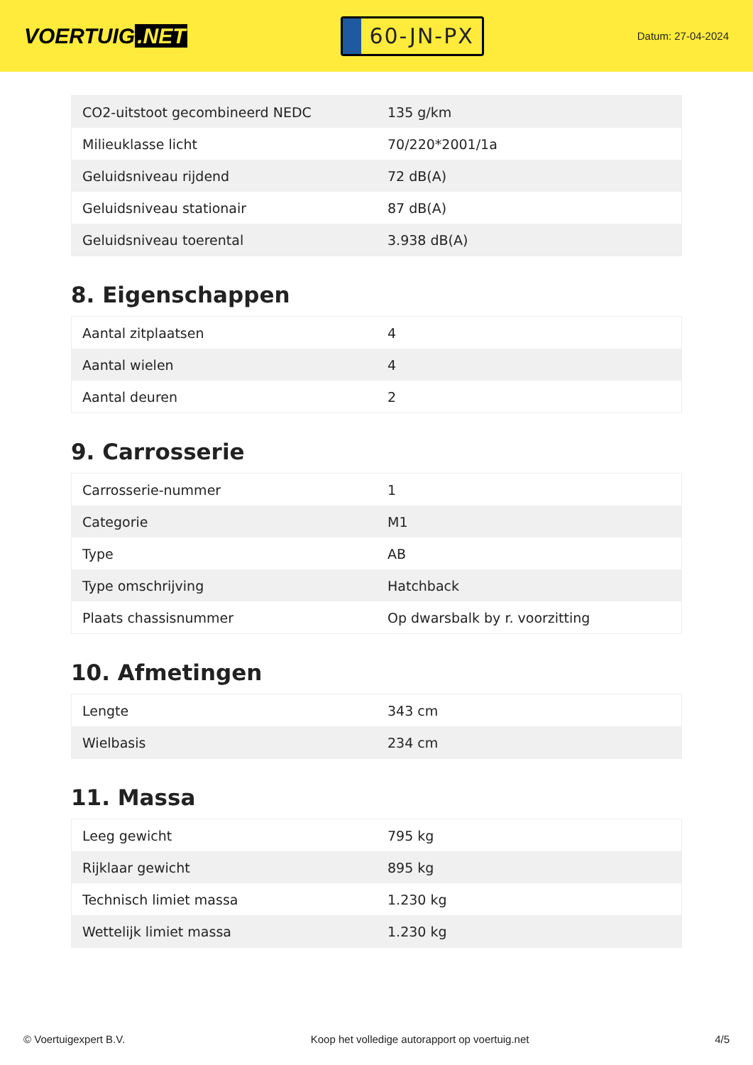VOERTUIG.NET
60-JN-PX
Datum: 27-04-2024
| CO2-uitstoot gecombineerd NEDC | 135 g/km |
| Milieuklasse licht | 70/220*2001/1a |
| Geluidsniveau rijdend | 72 dB(A) |
| Geluidsniveau stationair | 87 dB(A) |
| Geluidsniveau toerental | 3.938 dB(A) |
8. Eigenschappen
| Aantal zitplaatsen | 4 |
| Aantal wielen | 4 |
| Aantal deuren | 2 |
9. Carrosserie
| Carrosserie-nummer | 1 |
| Categorie | M1 |
| Type | AB |
| Type omschrijving | Hatchback |
| Plaats chassisnummer | Op dwarsbalk by r. voorzitting |
10. Afmetingen
| Lengte | 343 cm |
| Wielbasis | 234 cm |
11. Massa
| Leeg gewicht | 795 kg |
| Rijklaar gewicht | 895 kg |
| Technisch limiet massa | 1.230 kg |
| Wettelijk limiet massa | 1.230 kg |
© Voertuigexpert B.V. Koop het volledige autorapport op voertuig.net 4/5